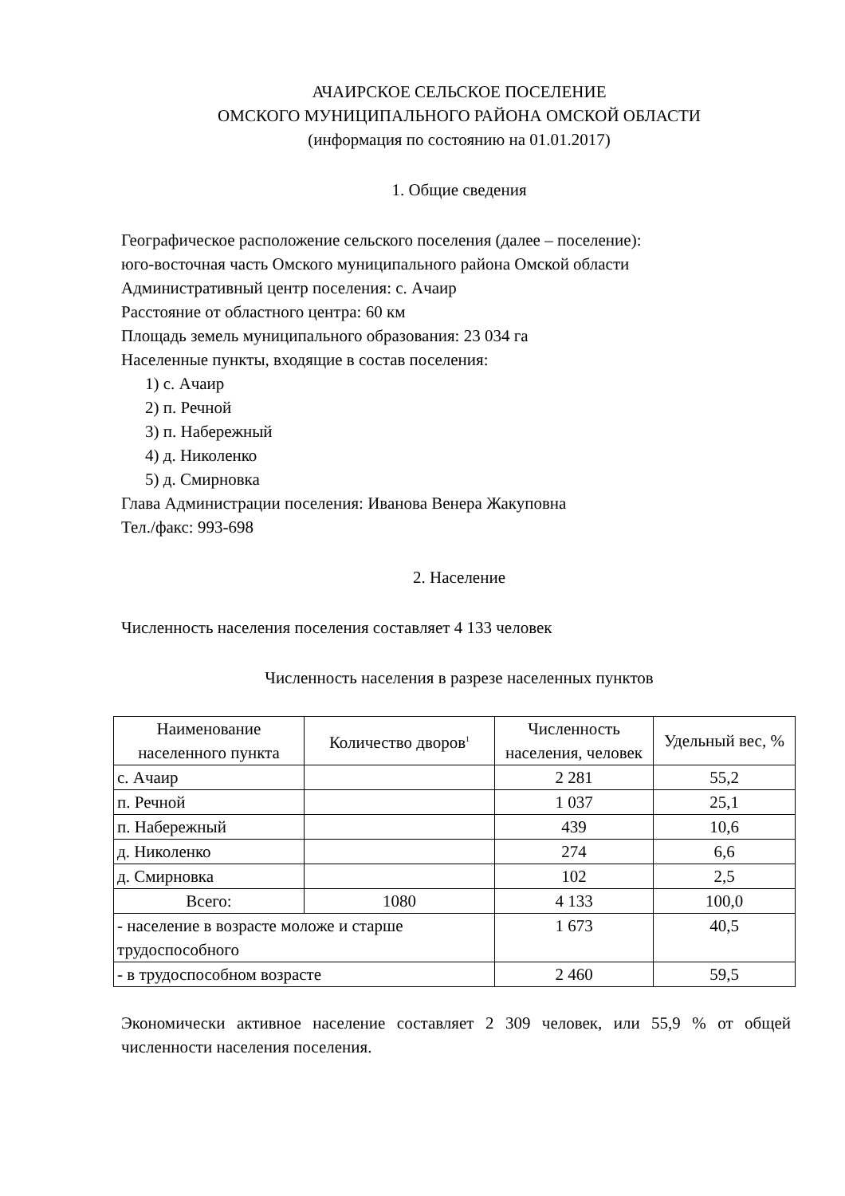АЧАИРСКОЕ СЕЛЬСКОЕ ПОСЕЛЕНИЕ
ОМСКОГО МУНИЦИПАЛЬНОГО РАЙОНА ОМСКОЙ ОБЛАСТИ
(информация по состоянию на 01.01.2017)
1. Общие сведения
Географическое расположение сельского поселения (далее – поселение):
юго-восточная часть Омского муниципального района Омской области
Административный центр поселения: с. Ачаир
Расстояние от областного центра: 60 км
Площадь земель муниципального образования: 23 034 га
Населенные пункты, входящие в состав поселения:
1) с. Ачаир
2) п. Речной
3) п. Набережный
4) д. Николенко
5) д. Смирновка
Глава Администрации поселения: Иванова Венера Жакуповна
Тел./факс: 993-698
2. Население
Численность населения поселения составляет 4 133 человек
Численность населения в разрезе населенных пунктов
| Наименование населенного пункта | Количество дворов<sup>1</sup> | Численность населения, человек | Удельный вес, % |
| --- | --- | --- | --- |
| с. Ачаир | | 2 281 | 55,2 |
| п. Речной | | 1 037 | 25,1 |
| п. Набережный | | 439 | 10,6 |
| д. Николенко | | 274 | 6,6 |
| д. Смирновка | | 102 | 2,5 |
| Всего: | 1080 | 4 133 | 100,0 |
| - население в возрасте моложе и старше трудоспособного | | 1 673 | 40,5 |
| - в трудоспособном возрасте | | 2 460 | 59,5 |
Экономически активное население составляет 2 309 человек, или 55,9 % от общей численности населения поселения.